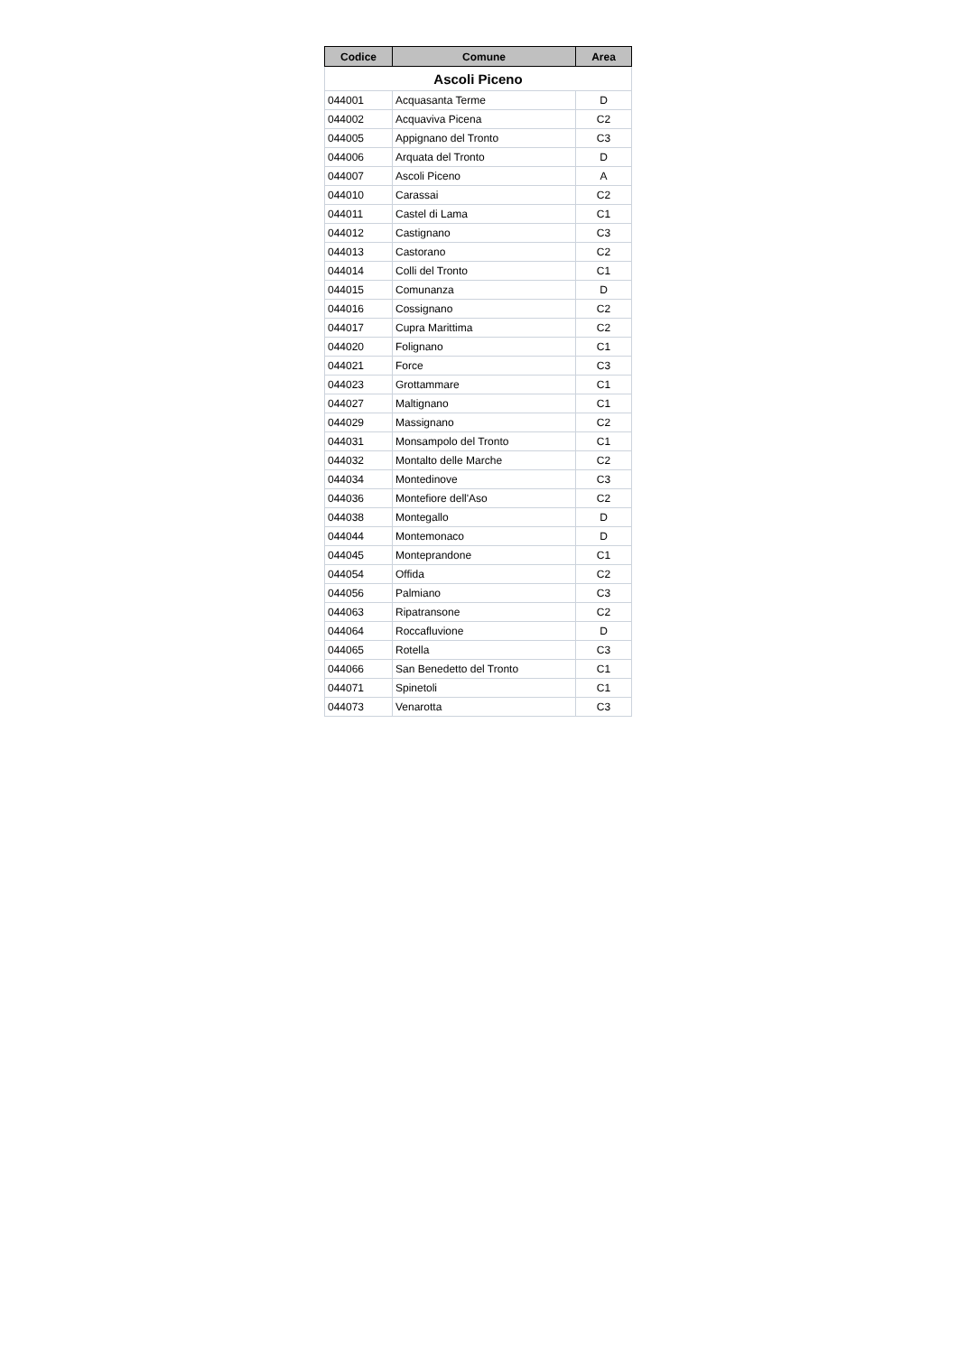| Codice | Comune | Area |
| --- | --- | --- |
| Ascoli Piceno | | |
| 044001 | Acquasanta Terme | D |
| 044002 | Acquaviva Picena | C2 |
| 044005 | Appignano del Tronto | C3 |
| 044006 | Arquata del Tronto | D |
| 044007 | Ascoli Piceno | A |
| 044010 | Carassai | C2 |
| 044011 | Castel di Lama | C1 |
| 044012 | Castignano | C3 |
| 044013 | Castorano | C2 |
| 044014 | Colli del Tronto | C1 |
| 044015 | Comunanza | D |
| 044016 | Cossignano | C2 |
| 044017 | Cupra Marittima | C2 |
| 044020 | Folignano | C1 |
| 044021 | Force | C3 |
| 044023 | Grottammare | C1 |
| 044027 | Maltignano | C1 |
| 044029 | Massignano | C2 |
| 044031 | Monsampolo del Tronto | C1 |
| 044032 | Montalto delle Marche | C2 |
| 044034 | Montedinove | C3 |
| 044036 | Montefiore dell'Aso | C2 |
| 044038 | Montegallo | D |
| 044044 | Montemonaco | D |
| 044045 | Monteprandone | C1 |
| 044054 | Offida | C2 |
| 044056 | Palmiano | C3 |
| 044063 | Ripatransone | C2 |
| 044064 | Roccafluvione | D |
| 044065 | Rotella | C3 |
| 044066 | San Benedetto del Tronto | C1 |
| 044071 | Spinetoli | C1 |
| 044073 | Venarotta | C3 |